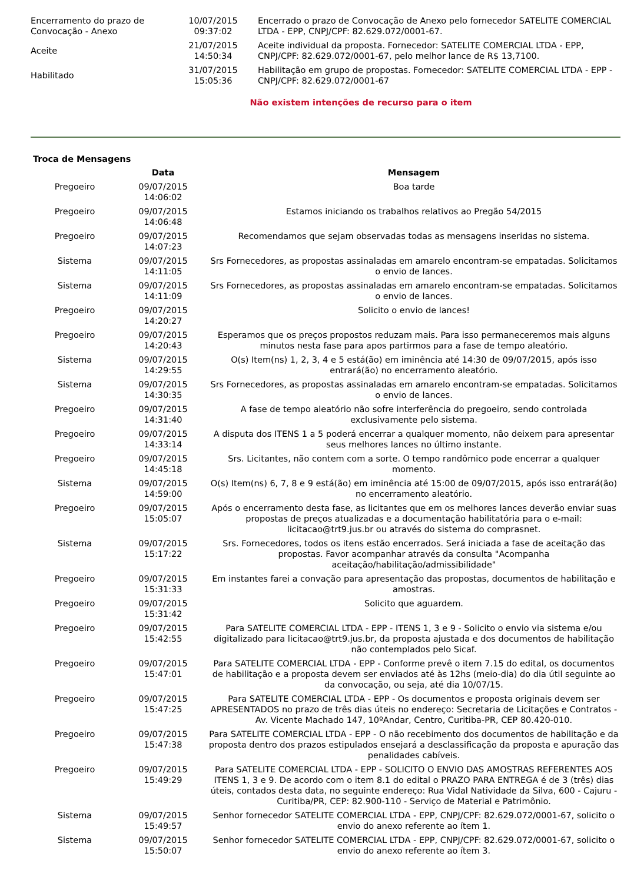| Encerramento do prazo de Convocação - Anexo | 10/07/2015 09:37:02 | Encerrado o prazo de Convocação de Anexo pelo fornecedor SATELITE COMERCIAL LTDA - EPP, CNPJ/CPF: 82.629.072/0001-67. |
| Aceite | 21/07/2015 14:50:34 | Aceite individual da proposta. Fornecedor: SATELITE COMERCIAL LTDA - EPP, CNPJ/CPF: 82.629.072/0001-67, pelo melhor lance de R$ 13,7100. |
| Habilitado | 31/07/2015 15:05:36 | Habilitação em grupo de propostas. Fornecedor: SATELITE COMERCIAL LTDA - EPP - CNPJ/CPF: 82.629.072/0001-67 |
Não existem intenções de recurso para o item
Troca de Mensagens
| | Data | Mensagem |
| --- | --- | --- |
| Pregoeiro | 09/07/2015 14:06:02 | Boa tarde |
| Pregoeiro | 09/07/2015 14:06:48 | Estamos iniciando os trabalhos relativos ao Pregão 54/2015 |
| Pregoeiro | 09/07/2015 14:07:23 | Recomendamos que sejam observadas todas as mensagens inseridas no sistema. |
| Sistema | 09/07/2015 14:11:05 | Srs Fornecedores, as propostas assinaladas em amarelo encontram-se empatadas. Solicitamos o envio de lances. |
| Sistema | 09/07/2015 14:11:09 | Srs Fornecedores, as propostas assinaladas em amarelo encontram-se empatadas. Solicitamos o envio de lances. |
| Pregoeiro | 09/07/2015 14:20:27 | Solicito o envio de lances! |
| Pregoeiro | 09/07/2015 14:20:43 | Esperamos que os preços propostos reduzam mais. Para isso permaneceremos mais alguns minutos nesta fase para apos partirmos para a fase de tempo aleatório. |
| Sistema | 09/07/2015 14:29:55 | O(s) Item(ns) 1, 2, 3, 4 e 5 está(ão) em iminência até 14:30 de 09/07/2015, após isso entrará(ão) no encerramento aleatório. |
| Sistema | 09/07/2015 14:30:35 | Srs Fornecedores, as propostas assinaladas em amarelo encontram-se empatadas. Solicitamos o envio de lances. |
| Pregoeiro | 09/07/2015 14:31:40 | A fase de tempo aleatório não sofre interferência do pregoeiro, sendo controlada exclusivamente pelo sistema. |
| Pregoeiro | 09/07/2015 14:33:14 | A disputa dos ITENS 1 a 5 poderá encerrar a qualquer momento, não deixem para apresentar seus melhores lances no último instante. |
| Pregoeiro | 09/07/2015 14:45:18 | Srs. Licitantes, não contem com a sorte. O tempo randômico pode encerrar a qualquer momento. |
| Sistema | 09/07/2015 14:59:00 | O(s) Item(ns) 6, 7, 8 e 9 está(ão) em iminência até 15:00 de 09/07/2015, após isso entrará(ão) no encerramento aleatório. |
| Pregoeiro | 09/07/2015 15:05:07 | Após o encerramento desta fase, as licitantes que em os melhores lances deverão enviar suas propostas de preços atualizadas e a documentação habilitatória para o e-mail: licitacao@trt9.jus.br ou através do sistema do comprasnet. |
| Sistema | 09/07/2015 15:17:22 | Srs. Fornecedores, todos os itens estão encerrados. Será iniciada a fase de aceitação das propostas. Favor acompanhar através da consulta "Acompanha aceitação/habilitação/admissibilidade" |
| Pregoeiro | 09/07/2015 15:31:33 | Em instantes farei a convação para apresentação das propostas, documentos de habilitação e amostras. |
| Pregoeiro | 09/07/2015 15:31:42 | Solicito que aguardem. |
| Pregoeiro | 09/07/2015 15:42:55 | Para SATELITE COMERCIAL LTDA - EPP - ITENS 1, 3 e 9 - Solicito o envio via sistema e/ou digitalizado para licitacao@trt9.jus.br, da proposta ajustada e dos documentos de habilitação não contemplados pelo Sicaf. |
| Pregoeiro | 09/07/2015 15:47:01 | Para SATELITE COMERCIAL LTDA - EPP - Conforme prevê o item 7.15 do edital, os documentos de habilitação e a proposta devem ser enviados até às 12hs (meio-dia) do dia útil seguinte ao da convocação, ou seja, até dia 10/07/15. |
| Pregoeiro | 09/07/2015 15:47:25 | Para SATELITE COMERCIAL LTDA - EPP - Os documentos e proposta originais devem ser APRESENTADOS no prazo de três dias úteis no endereço: Secretaria de Licitações e Contratos - Av. Vicente Machado 147, 10ºAndar, Centro, Curitiba-PR, CEP 80.420-010. |
| Pregoeiro | 09/07/2015 15:47:38 | Para SATELITE COMERCIAL LTDA - EPP - O não recebimento dos documentos de habilitação e da proposta dentro dos prazos estipulados ensejará a desclassificação da proposta e apuração das penalidades cabíveis. |
| Pregoeiro | 09/07/2015 15:49:29 | Para SATELITE COMERCIAL LTDA - EPP - SOLICITO O ENVIO DAS AMOSTRAS REFERENTES AOS ITENS 1, 3 e 9. De acordo com o item 8.1 do edital o PRAZO PARA ENTREGA é de 3 (três) dias úteis, contados desta data, no seguinte endereço: Rua Vidal Natividade da Silva, 600 - Cajuru - Curitiba/PR, CEP: 82.900-110 - Serviço de Material e Patrimônio. |
| Sistema | 09/07/2015 15:49:57 | Senhor fornecedor SATELITE COMERCIAL LTDA - EPP, CNPJ/CPF: 82.629.072/0001-67, solicito o envio do anexo referente ao ítem 1. |
| Sistema | 09/07/2015 15:50:07 | Senhor fornecedor SATELITE COMERCIAL LTDA - EPP, CNPJ/CPF: 82.629.072/0001-67, solicito o envio do anexo referente ao ítem 3. |